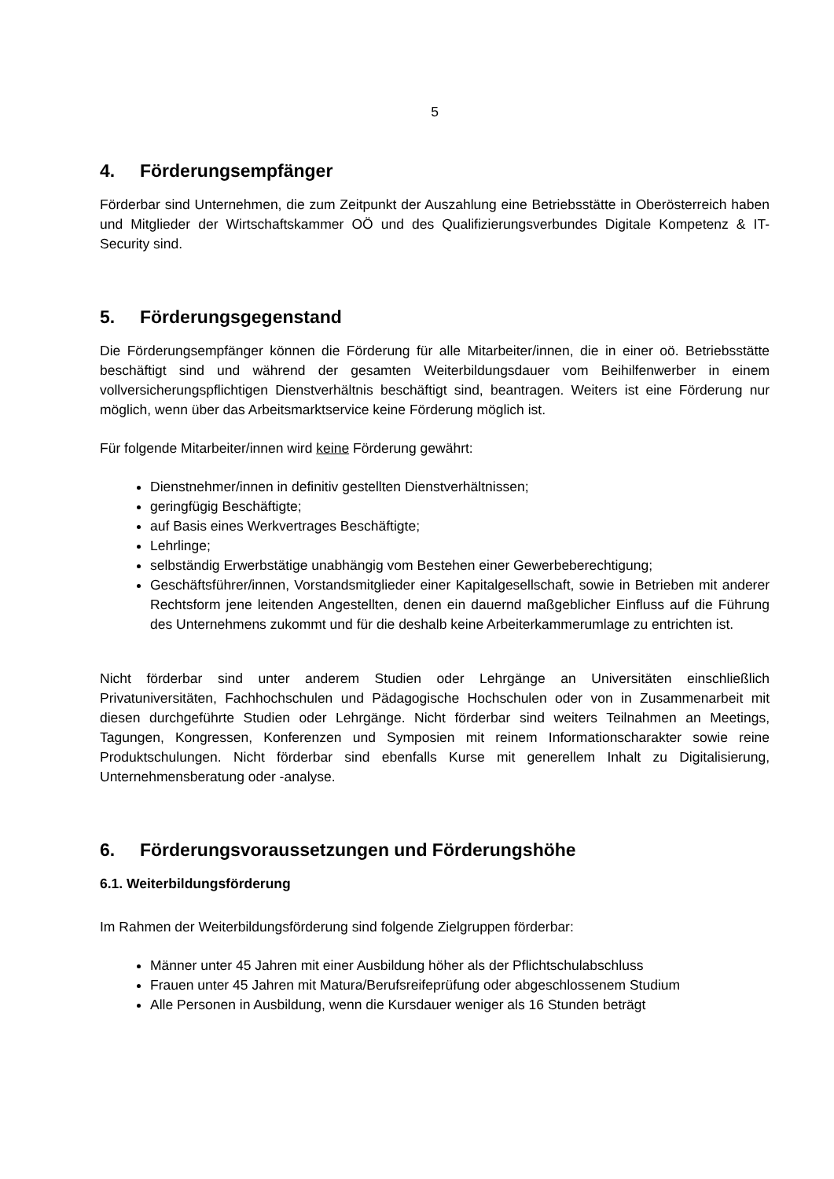5
4. Förderungsempfänger
Förderbar sind Unternehmen, die zum Zeitpunkt der Auszahlung eine Betriebsstätte in Oberösterreich haben und Mitglieder der Wirtschaftskammer OÖ und des Qualifizierungsverbundes Digitale Kompetenz & IT-Security sind.
5. Förderungsgegenstand
Die Förderungsempfänger können die Förderung für alle Mitarbeiter/innen, die in einer oö. Betriebsstätte beschäftigt sind und während der gesamten Weiterbildungsdauer vom Beihilfenwerber in einem vollversicherungspflichtigen Dienstverhältnis beschäftigt sind, beantragen. Weiters ist eine Förderung nur möglich, wenn über das Arbeitsmarktservice keine Förderung möglich ist.
Für folgende Mitarbeiter/innen wird keine Förderung gewährt:
Dienstnehmer/innen in definitiv gestellten Dienstverhältnissen;
geringfügig Beschäftigte;
auf Basis eines Werkvertrages Beschäftigte;
Lehrlinge;
selbständig Erwerbstätige unabhängig vom Bestehen einer Gewerbeberechtigung;
Geschäftsführer/innen, Vorstandsmitglieder einer Kapitalgesellschaft, sowie in Betrieben mit anderer Rechtsform jene leitenden Angestellten, denen ein dauernd maßgeblicher Einfluss auf die Führung des Unternehmens zukommt und für die deshalb keine Arbeiterkammerumlage zu entrichten ist.
Nicht förderbar sind unter anderem Studien oder Lehrgänge an Universitäten einschließlich Privatuniversitäten, Fachhochschulen und Pädagogische Hochschulen oder von in Zusammenarbeit mit diesen durchgeführte Studien oder Lehrgänge. Nicht förderbar sind weiters Teilnahmen an Meetings, Tagungen, Kongressen, Konferenzen und Symposien mit reinem Informationscharakter sowie reine Produktschulungen. Nicht förderbar sind ebenfalls Kurse mit generellem Inhalt zu Digitalisierung, Unternehmensberatung oder -analyse.
6. Förderungsvoraussetzungen und Förderungshöhe
6.1. Weiterbildungsförderung
Im Rahmen der Weiterbildungsförderung sind folgende Zielgruppen förderbar:
Männer unter 45 Jahren mit einer Ausbildung höher als der Pflichtschulabschluss
Frauen unter 45 Jahren mit Matura/Berufsreifeprüfung oder abgeschlossenem Studium
Alle Personen in Ausbildung, wenn die Kursdauer weniger als 16 Stunden beträgt